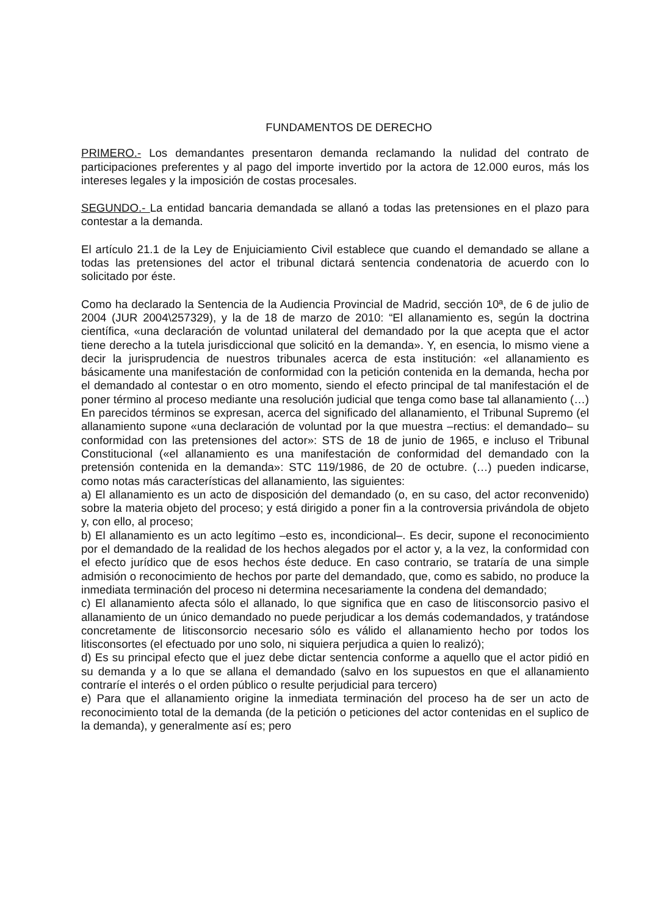FUNDAMENTOS DE DERECHO
PRIMERO.- Los demandantes presentaron demanda reclamando la nulidad del contrato de participaciones preferentes y al pago del importe invertido por la actora de 12.000 euros, más los intereses legales y la imposición de costas procesales.
SEGUNDO.- La entidad bancaria demandada se allanó a todas las pretensiones en el plazo para contestar a la demanda.
El artículo 21.1 de la Ley de Enjuiciamiento Civil establece que cuando el demandado se allane a todas las pretensiones del actor el tribunal dictará sentencia condenatoria de acuerdo con lo solicitado por éste.
Como ha declarado la Sentencia de la Audiencia Provincial de Madrid, sección 10ª, de 6 de julio de 2004 (JUR 2004\257329), y la de 18 de marzo de 2010: “El allanamiento es, según la doctrina científica, «una declaración de voluntad unilateral del demandado por la que acepta que el actor tiene derecho a la tutela jurisdiccional que solicitó en la demanda». Y, en esencia, lo mismo viene a decir la jurisprudencia de nuestros tribunales acerca de esta institución: «el allanamiento es básicamente una manifestación de conformidad con la petición contenida en la demanda, hecha por el demandado al contestar o en otro momento, siendo el efecto principal de tal manifestación el de poner término al proceso mediante una resolución judicial que tenga como base tal allanamiento (…) En parecidos términos se expresan, acerca del significado del allanamiento, el Tribunal Supremo (el allanamiento supone «una declaración de voluntad por la que muestra –rectius: el demandado– su conformidad con las pretensiones del actor»: STS de 18 de junio de 1965, e incluso el Tribunal Constitucional («el allanamiento es una manifestación de conformidad del demandado con la pretensión contenida en la demanda»: STC 119/1986, de 20 de octubre. (…) pueden indicarse, como notas más características del allanamiento, las siguientes:
a) El allanamiento es un acto de disposición del demandado (o, en su caso, del actor reconvenido) sobre la materia objeto del proceso; y está dirigido a poner fin a la controversia privándola de objeto y, con ello, al proceso;
b) El allanamiento es un acto legítimo –esto es, incondicional–. Es decir, supone el reconocimiento por el demandado de la realidad de los hechos alegados por el actor y, a la vez, la conformidad con el efecto jurídico que de esos hechos éste deduce. En caso contrario, se trataría de una simple admisión o reconocimiento de hechos por parte del demandado, que, como es sabido, no produce la inmediata terminación del proceso ni determina necesariamente la condena del demandado;
c) El allanamiento afecta sólo el allanado, lo que significa que en caso de litisconsorcio pasivo el allanamiento de un único demandado no puede perjudicar a los demás codemandados, y tratándose concretamente de litisconsorcio necesario sólo es válido el allanamiento hecho por todos los litisconsortes (el efectuado por uno solo, ni siquiera perjudica a quien lo realizó);
d) Es su principal efecto que el juez debe dictar sentencia conforme a aquello que el actor pidió en su demanda y a lo que se allana el demandado (salvo en los supuestos en que el allanamiento contraríe el interés o el orden público o resulte perjudicial para tercero)
e) Para que el allanamiento origine la inmediata terminación del proceso ha de ser un acto de reconocimiento total de la demanda (de la petición o peticiones del actor contenidas en el suplico de la demanda), y generalmente así es; pero